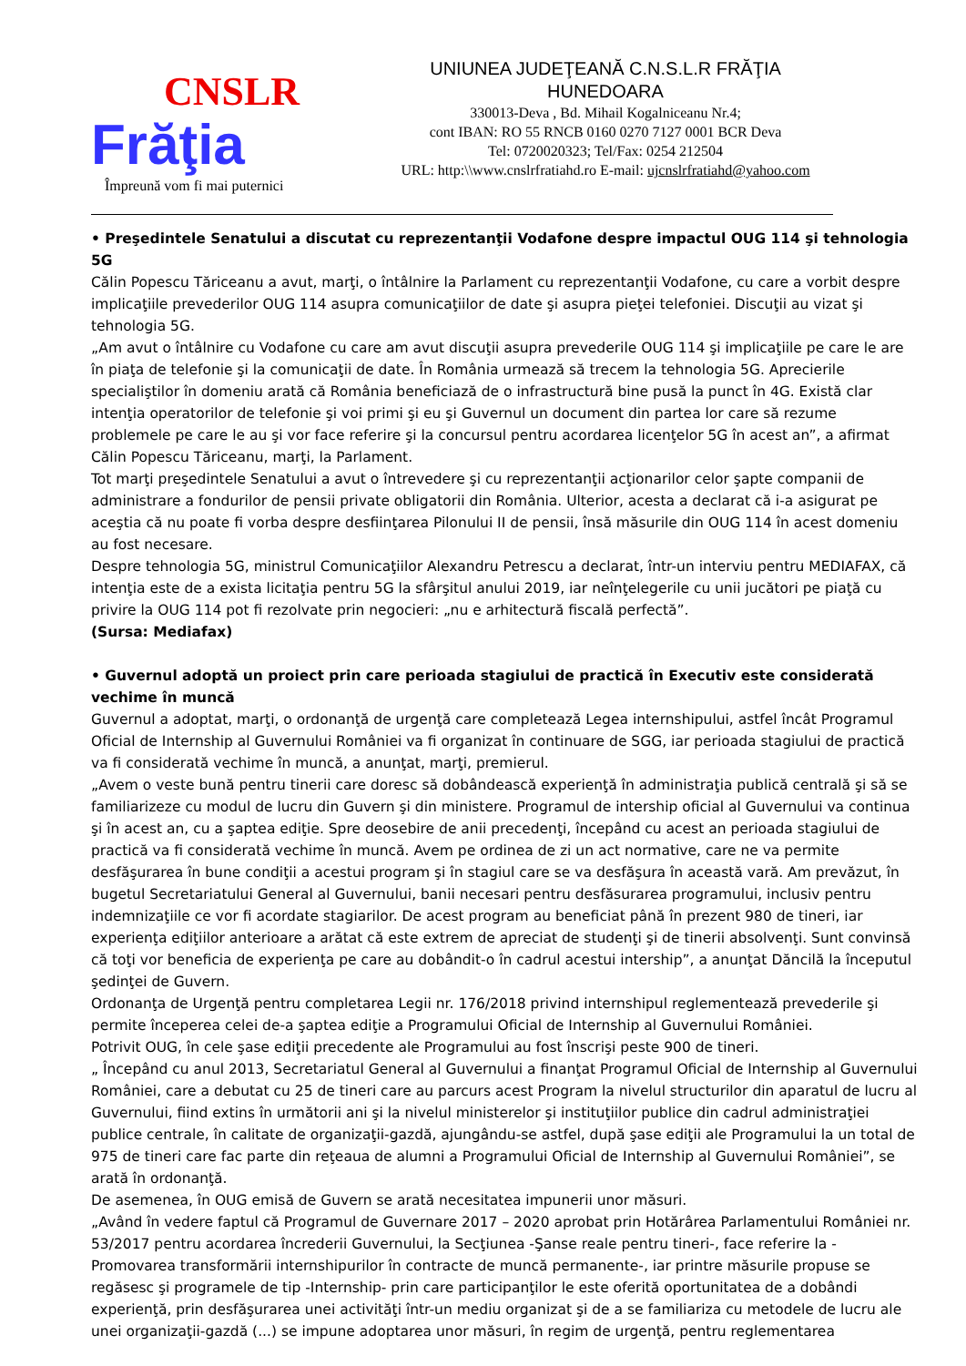CNSLR
Frăţia
Împreună vom fi mai puternici
UNIUNEA JUDEŢEANĂ C.N.S.L.R FRĂŢIA
HUNEDOARA
330013-Deva , Bd. Mihail Kogalniceanu Nr.4;
cont IBAN: RO 55 RNCB 0160 0270 7127 0001 BCR Deva
Tel: 0720020323; Tel/Fax: 0254 212504
URL: http:\\www.cnslrfratiahd.ro E-mail: ujcnslrfratiahd@yahoo.com
• Preşedintele Senatului a discutat cu reprezentanţii Vodafone despre impactul OUG 114 şi tehnologia 5G
Călin Popescu Tăriceanu a avut, marţi, o întâlnire la Parlament cu reprezentanţii Vodafone, cu care a vorbit despre implicaţiile prevederilor OUG 114 asupra comunicaţiilor de date şi asupra pieţei telefoniei. Discuţii au vizat şi tehnologia 5G.
„Am avut o întâlnire cu Vodafone cu care am avut discuţii asupra prevederile OUG 114 şi implicaţiile pe care le are în piaţa de telefonie şi la comunicaţii de date. În România urmează să trecem la tehnologia 5G. Aprecierile specialiştilor în domeniu arată că România beneficiază de o infrastructură bine pusă la punct în 4G. Există clar intenţia operatorilor de telefonie şi voi primi şi eu şi Guvernul un document din partea lor care să rezume problemele pe care le au şi vor face referire şi la concursul pentru acordarea licenţelor 5G în acest an”, a afirmat Călin Popescu Tăriceanu, marţi, la Parlament.
Tot marţi preşedintele Senatului a avut o întrevedere şi cu reprezentanţii acţionarilor celor şapte companii de administrare a fondurilor de pensii private obligatorii din România. Ulterior, acesta a declarat că i-a asigurat pe aceştia că nu poate fi vorba despre desfiinţarea Pilonului II de pensii, însă măsurile din OUG 114 în acest domeniu au fost necesare.
Despre tehnologia 5G, ministrul Comunicaţiilor Alexandru Petrescu a declarat, într-un interviu pentru MEDIAFAX, că intenţia este de a exista licitaţia pentru 5G la sfârşitul anului 2019, iar neînţelegerile cu unii jucători pe piaţă cu privire la OUG 114 pot fi rezolvate prin negocieri: „nu e arhitectură fiscală perfectă”.
(Sursa: Mediafax)
• Guvernul adoptă un proiect prin care perioada stagiului de practică în Executiv este considerată vechime în muncă
Guvernul a adoptat, marţi, o ordonanţă de urgenţă care completează Legea internshipului, astfel încât Programul Oficial de Internship al Guvernului României va fi organizat în continuare de SGG, iar perioada stagiului de practică va fi considerată vechime în muncă, a anunţat, marţi, premierul.
„Avem o veste bună pentru tinerii care doresc să dobândească experienţă în administraţia publică centrală şi să se familiarizeze cu modul de lucru din Guvern şi din ministere. Programul de intership oficial al Guvernului va continua şi în acest an, cu a şaptea ediţie. Spre deosebire de anii precedenţi, începând cu acest an perioada stagiului de practică va fi considerată vechime în muncă. Avem pe ordinea de zi un act normative, care ne va permite desfăşurarea în bune condiţii a acestui program şi în stagiul care se va desfăşura în această vară. Am prevăzut, în bugetul Secretariatului General al Guvernului, banii necesari pentru desfăsurarea programului, inclusiv pentru indemnizaţiile ce vor fi acordate stagiarilor. De acest program au beneficiat până în prezent 980 de tineri, iar experienţa ediţiilor anterioare a arătat că este extrem de apreciat de studenţi şi de tinerii absolvenţi. Sunt convinsă că toţi vor beneficia de experienţa pe care au dobândit-o în cadrul acestui intership”, a anunţat Dăncilă la începutul şedinţei de Guvern.
Ordonanţa de Urgenţă pentru completarea Legii nr. 176/2018 privind internshipul reglementează prevederile şi permite începerea celei de-a şaptea ediţie a Programului Oficial de Internship al Guvernului României.
Potrivit OUG, în cele şase ediţii precedente ale Programului au fost înscrişi peste 900 de tineri.
„ Începând cu anul 2013, Secretariatul General al Guvernului a finanţat Programul Oficial de Internship al Guvernului României, care a debutat cu 25 de tineri care au parcurs acest Program la nivelul structurilor din aparatul de lucru al Guvernului, fiind extins în următorii ani şi la nivelul ministerelor şi instituţiilor publice din cadrul administraţiei publice centrale, în calitate de organizaţii-gazdă, ajungându-se astfel, după şase ediţii ale Programului la un total de 975 de tineri care fac parte din reţeaua de alumni a Programului Oficial de Internship al Guvernului României”, se arată în ordonanţă.
De asemenea, în OUG emisă de Guvern se arată necesitatea impunerii unor măsuri.
„Având în vedere faptul că Programul de Guvernare 2017 – 2020 aprobat prin Hotărârea Parlamentului României nr. 53/2017 pentru acordarea încrederii Guvernului, la Secţiunea -Şanse reale pentru tineri-, face referire la -Promovarea transformării internshipurilor în contracte de muncă permanente-, iar printre măsurile propuse se regăsesc şi programele de tip -Internship- prin care participanţilor le este oferită oportunitatea de a dobândi experienţă, prin desfăşurarea unei activităţi într-un mediu organizat şi de a se familiariza cu metodele de lucru ale unei organizaţii-gazdă (...) se impune adoptarea unor măsuri, în regim de urgenţă, pentru reglementarea